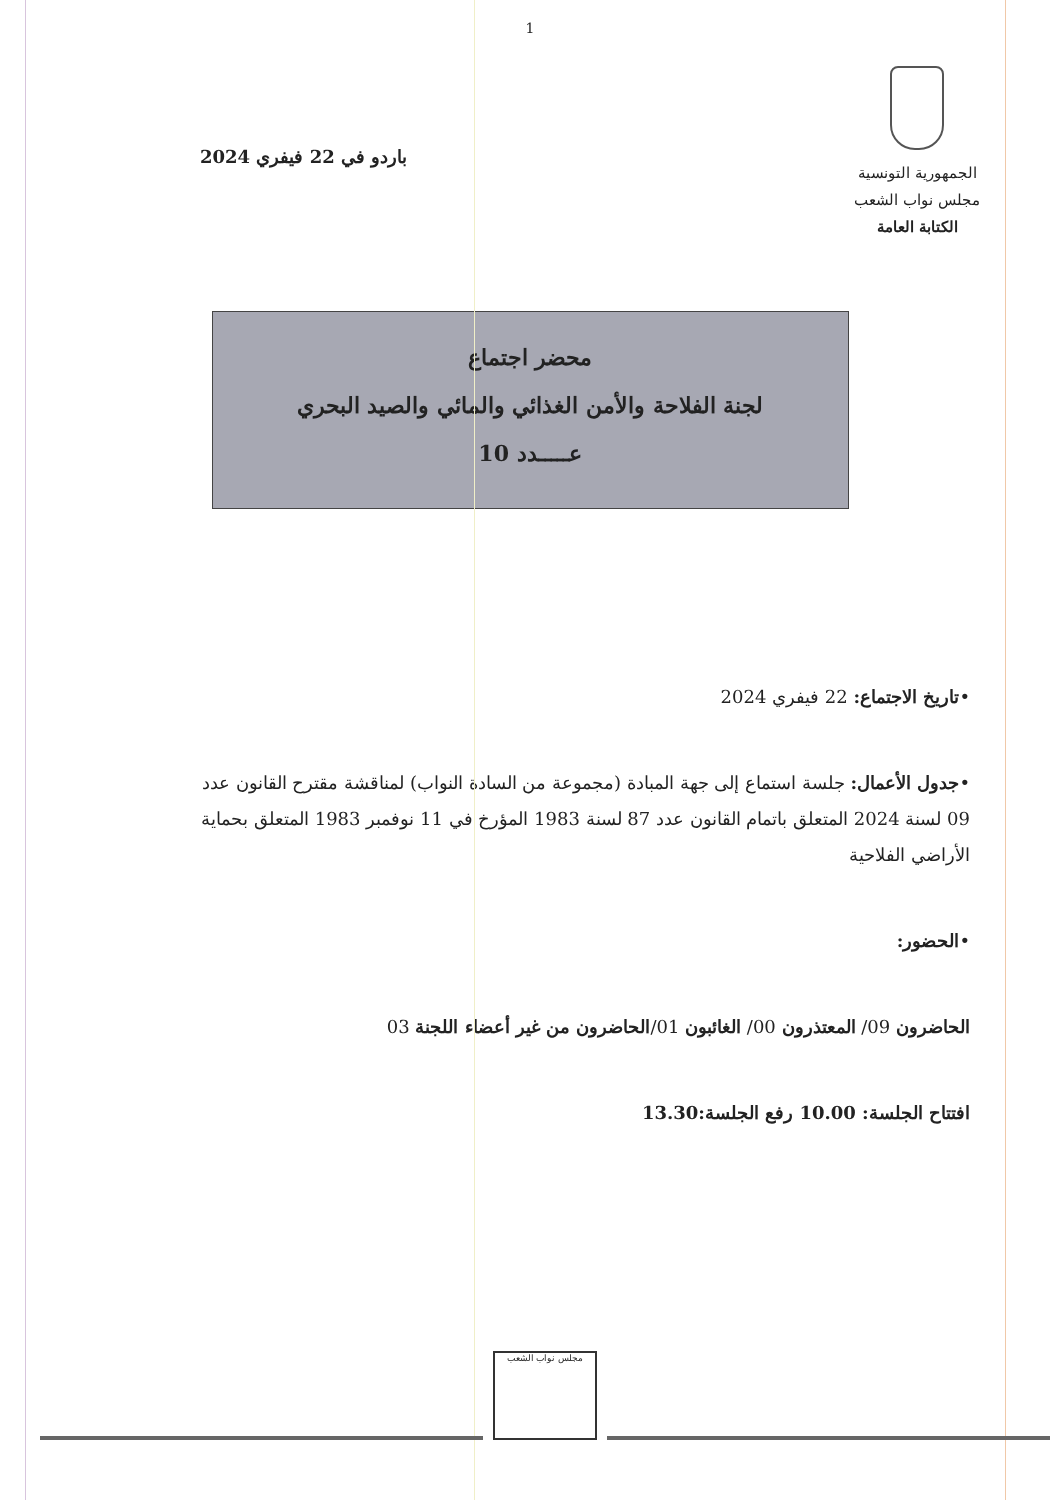1
الجمهورية التونسية
مجلس نواب الشعب
الكتابة العامة
باردو في 22 فيفري 2024
محضر اجتماع
لجنة الفلاحة والأمن الغذائي والمائي والصيد البحري
عـــــدد 10
•تاريخ الاجتماع: 22 فيفري 2024
•جدول الأعمال: جلسة استماع إلى جهة المبادة (مجموعة من السادة النواب) لمناقشة مقترح القانون عدد 09 لسنة 2024 المتعلق باتمام القانون عدد 87 لسنة 1983 المؤرخ في 11 نوفمبر 1983 المتعلق بحماية الأراضي الفلاحية
•الحضور:
الحاضرون 09/ المعتذرون 00/ الغائبون 01/الحاضرون من غير أعضاء اللجنة 03
افتتاح الجلسة: 10.00 رفع الجلسة:13.30
مجلس نواب الشعب